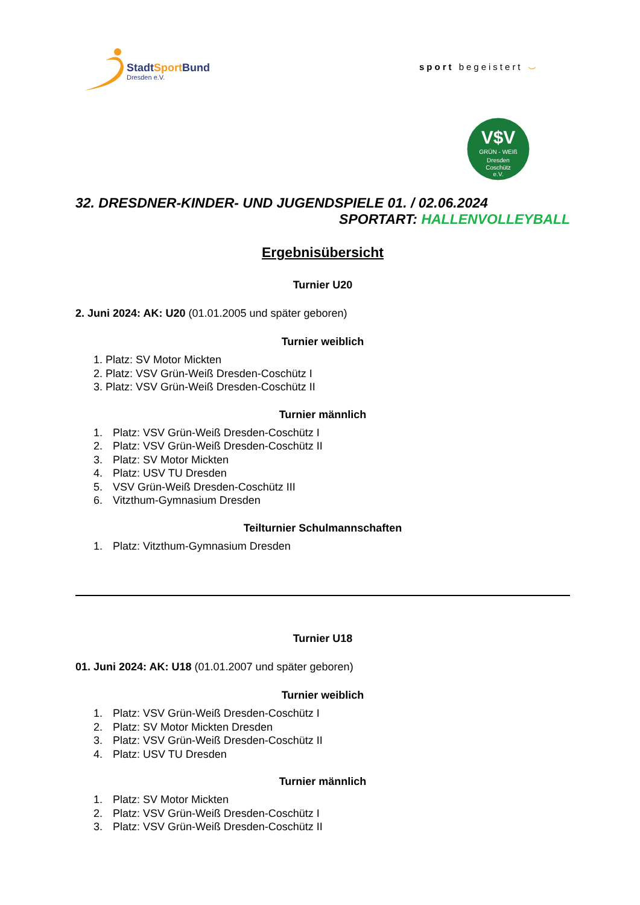StadtSportBund
Dresden e.V.
sport begeistert ⌣
V$V
GRÜN - WEIß
Dresden
Coschütz
e.V.
32. DRESDNER-KINDER- UND JUGENDSPIELE 01. / 02.06.2024
SPORTART: HALLENVOLLEYBALL
Ergebnisübersicht
Turnier U20
2. Juni 2024: AK: U20 (01.01.2005 und später geboren)
Turnier weiblich
1. Platz: SV Motor Mickten
2. Platz: VSV Grün-Weiß Dresden-Coschütz I
3. Platz: VSV Grün-Weiß Dresden-Coschütz II
Turnier männlich
1. Platz: VSV Grün-Weiß Dresden-Coschütz I
2. Platz: VSV Grün-Weiß Dresden-Coschütz II
3. Platz: SV Motor Mickten
4. Platz: USV TU Dresden
5. VSV Grün-Weiß Dresden-Coschütz III
6. Vitzthum-Gymnasium Dresden
Teilturnier Schulmannschaften
1. Platz: Vitzthum-Gymnasium Dresden
Turnier U18
01. Juni 2024: AK: U18 (01.01.2007 und später geboren)
Turnier weiblich
1. Platz: VSV Grün-Weiß Dresden-Coschütz I
2. Platz: SV Motor Mickten Dresden
3. Platz: VSV Grün-Weiß Dresden-Coschütz II
4. Platz: USV TU Dresden
Turnier männlich
1. Platz: SV Motor Mickten
2. Platz: VSV Grün-Weiß Dresden-Coschütz I
3. Platz: VSV Grün-Weiß Dresden-Coschütz II